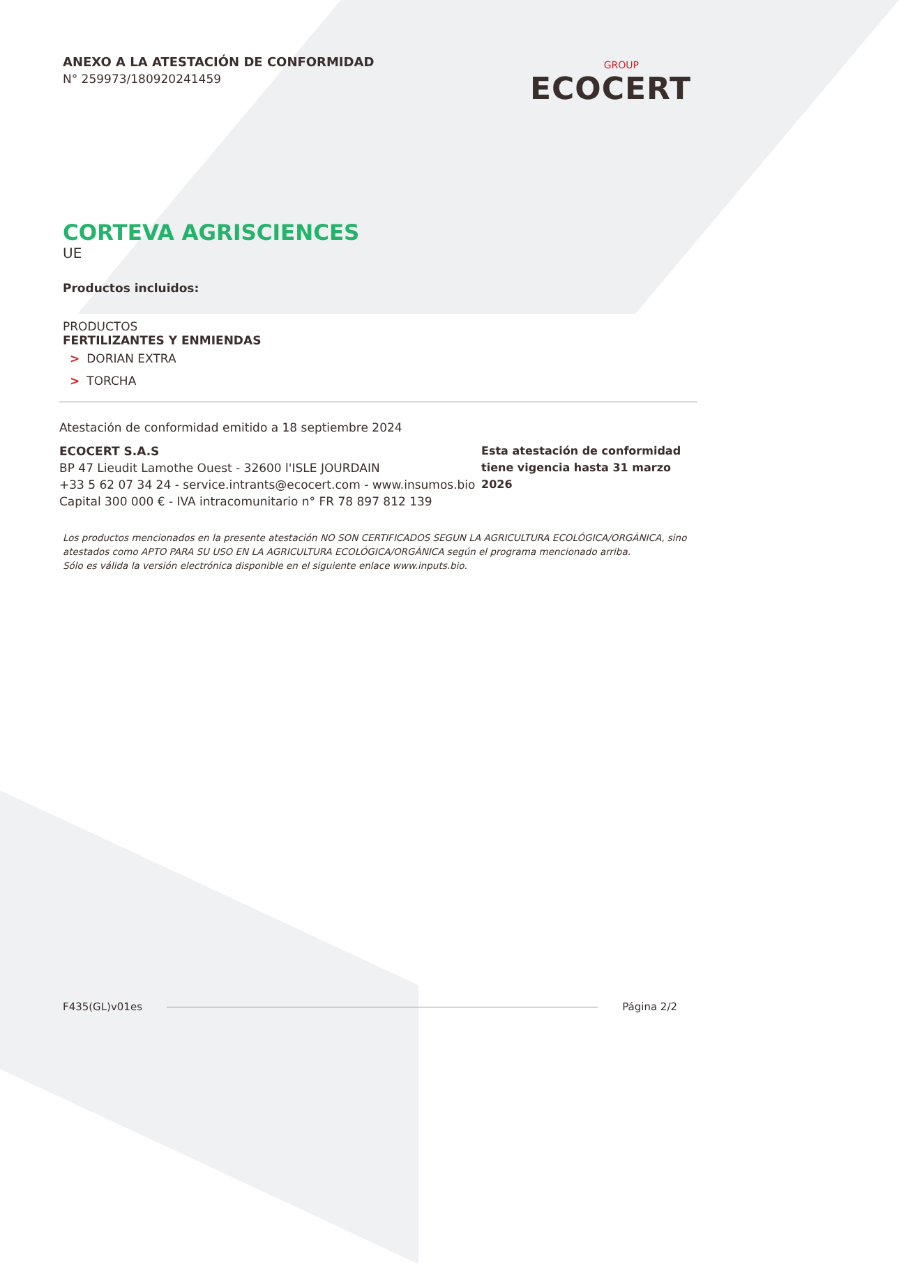ANEXO A LA ATESTACIÓN DE CONFORMIDAD
N° 259973/180920241459
GROUP
ECOCERT
CORTEVA AGRISCIENCES
UE
Productos incluidos:
PRODUCTOS
FERTILIZANTES Y ENMIENDAS
> DORIAN EXTRA
> TORCHA
Atestación de conformidad emitido a 18 septiembre 2024
ECOCERT S.A.S
BP 47 Lieudit Lamothe Ouest - 32600 l'ISLE JOURDAIN
+33 5 62 07 34 24 - service.intrants@ecocert.com - www.insumos.bio
Capital 300 000 € - IVA intracomunitario n° FR 78 897 812 139
Esta atestación de conformidad tiene vigencia hasta 31 marzo 2026
Los productos mencionados en la presente atestación NO SON CERTIFICADOS SEGUN LA AGRICULTURA ECOLÓGICA/ORGÁNICA, sino atestados como APTO PARA SU USO EN LA AGRICULTURA ECOLÓGICA/ORGÁNICA según el programa mencionado arriba.
Sólo es válida la versión electrónica disponible en el siguiente enlace www.inputs.bio.
F435(GL)v01es Página 2/2